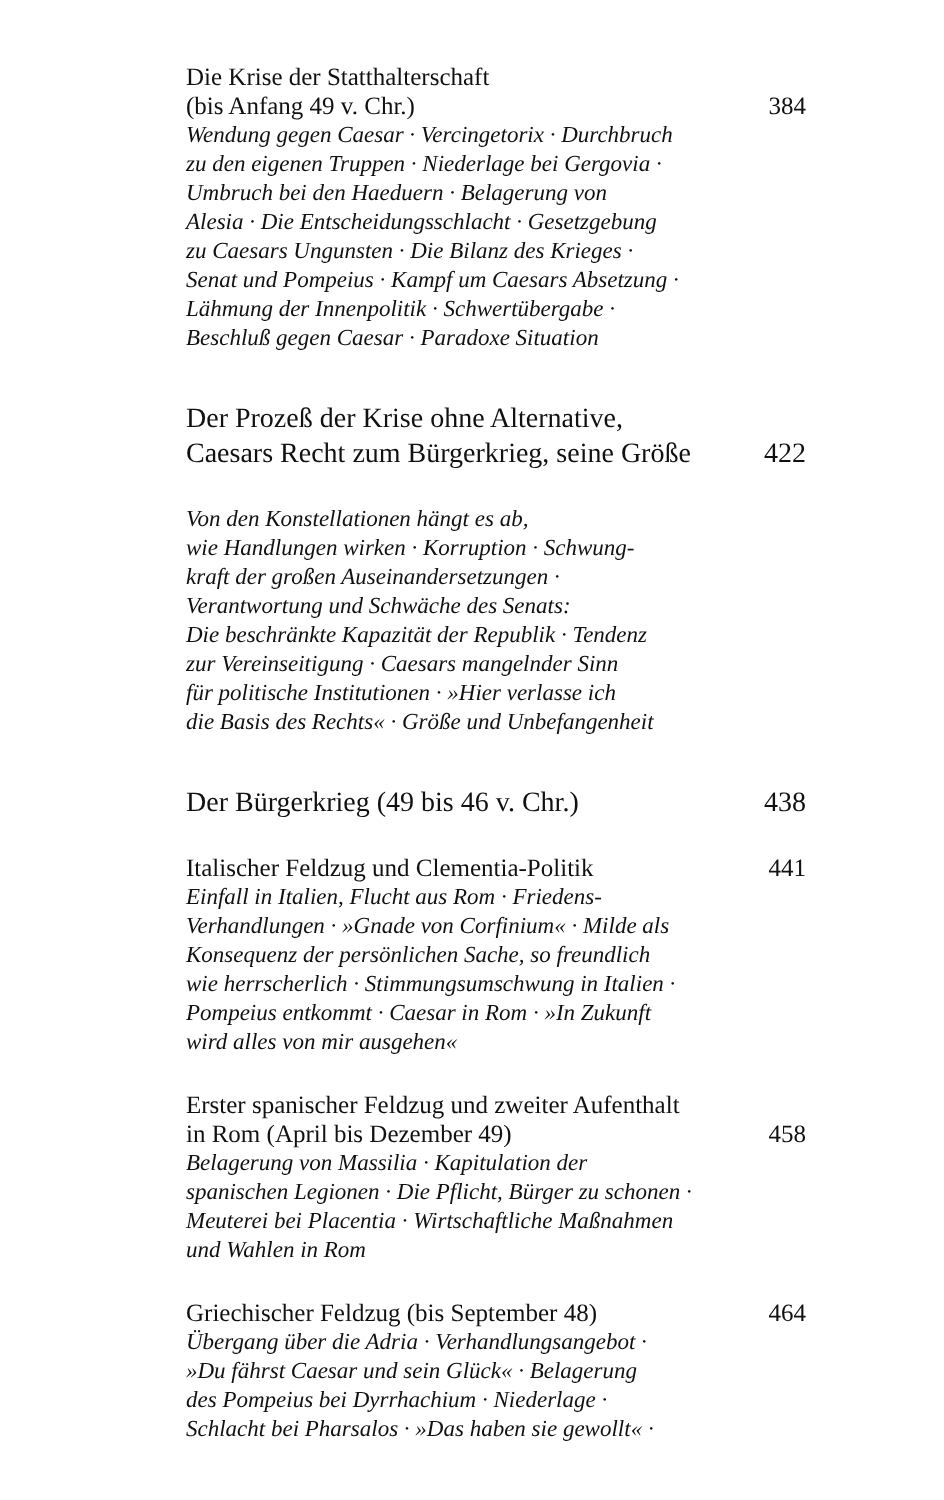Die Krise der Statthalterschaft
(bis Anfang 49 v. Chr.) 384
Wendung gegen Caesar · Vercingetorix · Durchbruch
zu den eigenen Truppen · Niederlage bei Gergovia ·
Umbruch bei den Haeduern · Belagerung von
Alesia · Die Entscheidungsschlacht · Gesetzgebung
zu Caesars Ungunsten · Die Bilanz des Krieges ·
Senat und Pompeius · Kampf um Caesars Absetzung ·
Lähmung der Innenpolitik · Schwertübergabe ·
Beschluß gegen Caesar · Paradoxe Situation
Der Prozeß der Krise ohne Alternative,
Caesars Recht zum Bürgerkrieg, seine Größe 422
Von den Konstellationen hängt es ab,
wie Handlungen wirken · Korruption · Schwung-
kraft der großen Auseinandersetzungen ·
Verantwortung und Schwäche des Senats:
Die beschränkte Kapazität der Republik · Tendenz
zur Vereinseitigung · Caesars mangelnder Sinn
für politische Institutionen · »Hier verlasse ich
die Basis des Rechts« · Größe und Unbefangenheit
Der Bürgerkrieg (49 bis 46 v. Chr.) 438
Italischer Feldzug und Clementia-Politik 441
Einfall in Italien, Flucht aus Rom · Friedens-
Verhandlungen · »Gnade von Corfinium« · Milde als
Konsequenz der persönlichen Sache, so freundlich
wie herrscherlich · Stimmungsumschwung in Italien ·
Pompeius entkommt · Caesar in Rom · »In Zukunft
wird alles von mir ausgehen«
Erster spanischer Feldzug und zweiter Aufenthalt
in Rom (April bis Dezember 49) 458
Belagerung von Massilia · Kapitulation der
spanischen Legionen · Die Pflicht, Bürger zu schonen ·
Meuterei bei Placentia · Wirtschaftliche Maßnahmen
und Wahlen in Rom
Griechischer Feldzug (bis September 48) 464
Übergang über die Adria · Verhandlungsangebot ·
»Du fährst Caesar und sein Glück« · Belagerung
des Pompeius bei Dyrrhachium · Niederlage ·
Schlacht bei Pharsalos · »Das haben sie gewollt« ·